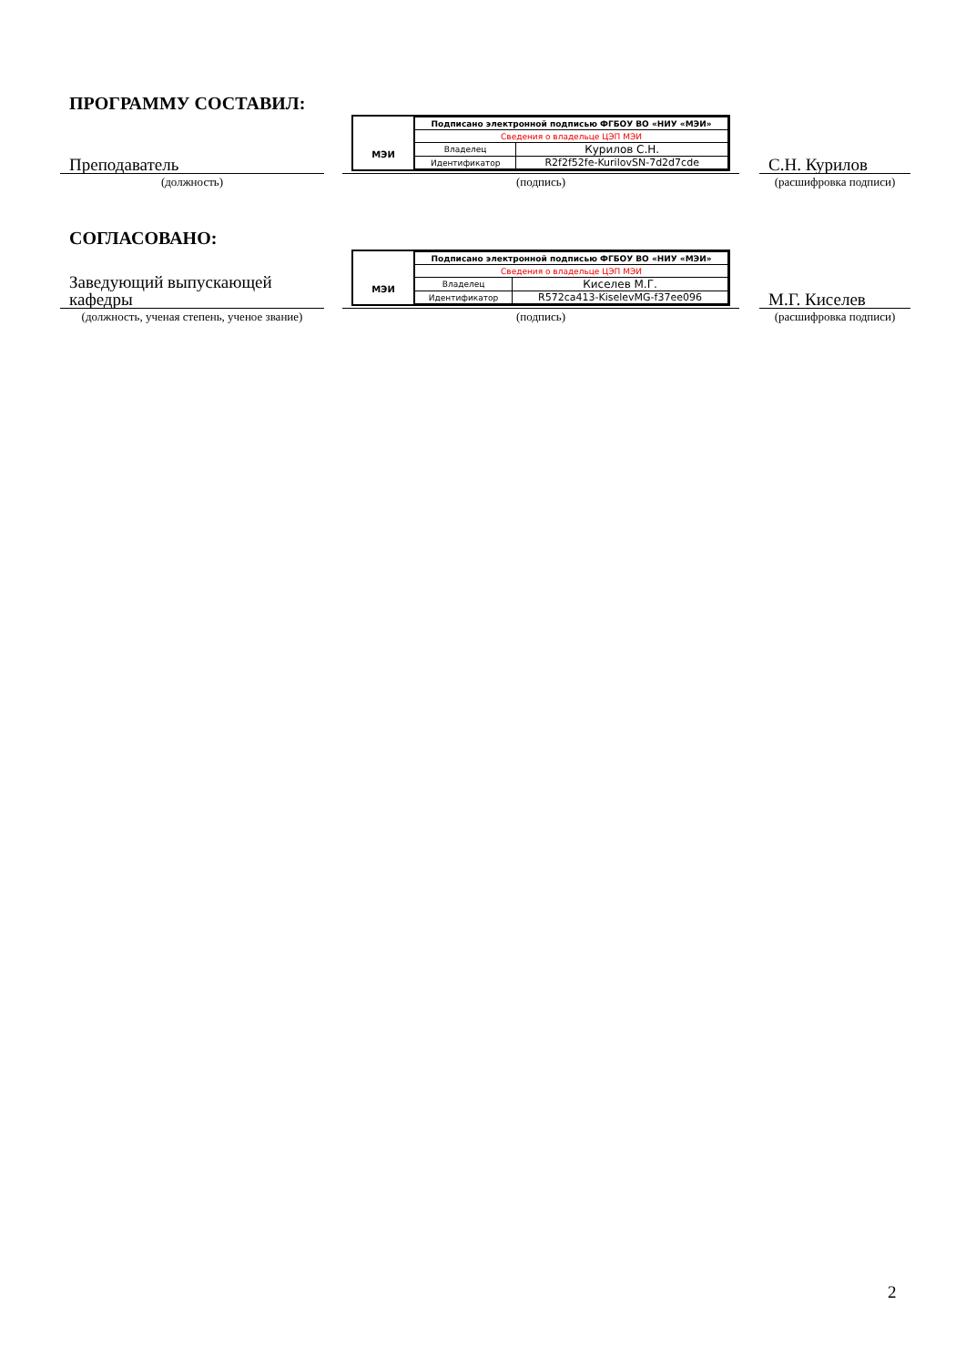ПРОГРАММУ СОСТАВИЛ:
Преподаватель
МЭИ
| Подписано электронной подписью ФГБОУ ВО «НИУ «МЭИ» | |
| Сведения о владельце ЦЭП МЭИ | |
| Владелец | Курилов С.Н. |
| Идентификатор | R2f2f52fe-KurilovSN-7d2d7cde |
С.Н. Курилов
(должность)
(подпись)
(расшифровка подписи)
СОГЛАСОВАНО:
Заведующий выпускающей кафедры
МЭИ
| Подписано электронной подписью ФГБОУ ВО «НИУ «МЭИ» | |
| Сведения о владельце ЦЭП МЭИ | |
| Владелец | Киселев М.Г. |
| Идентификатор | R572ca413-KiselevMG-f37ee096 |
М.Г. Киселев
(должность, ученая степень, ученое звание)
(подпись)
(расшифровка подписи)
2